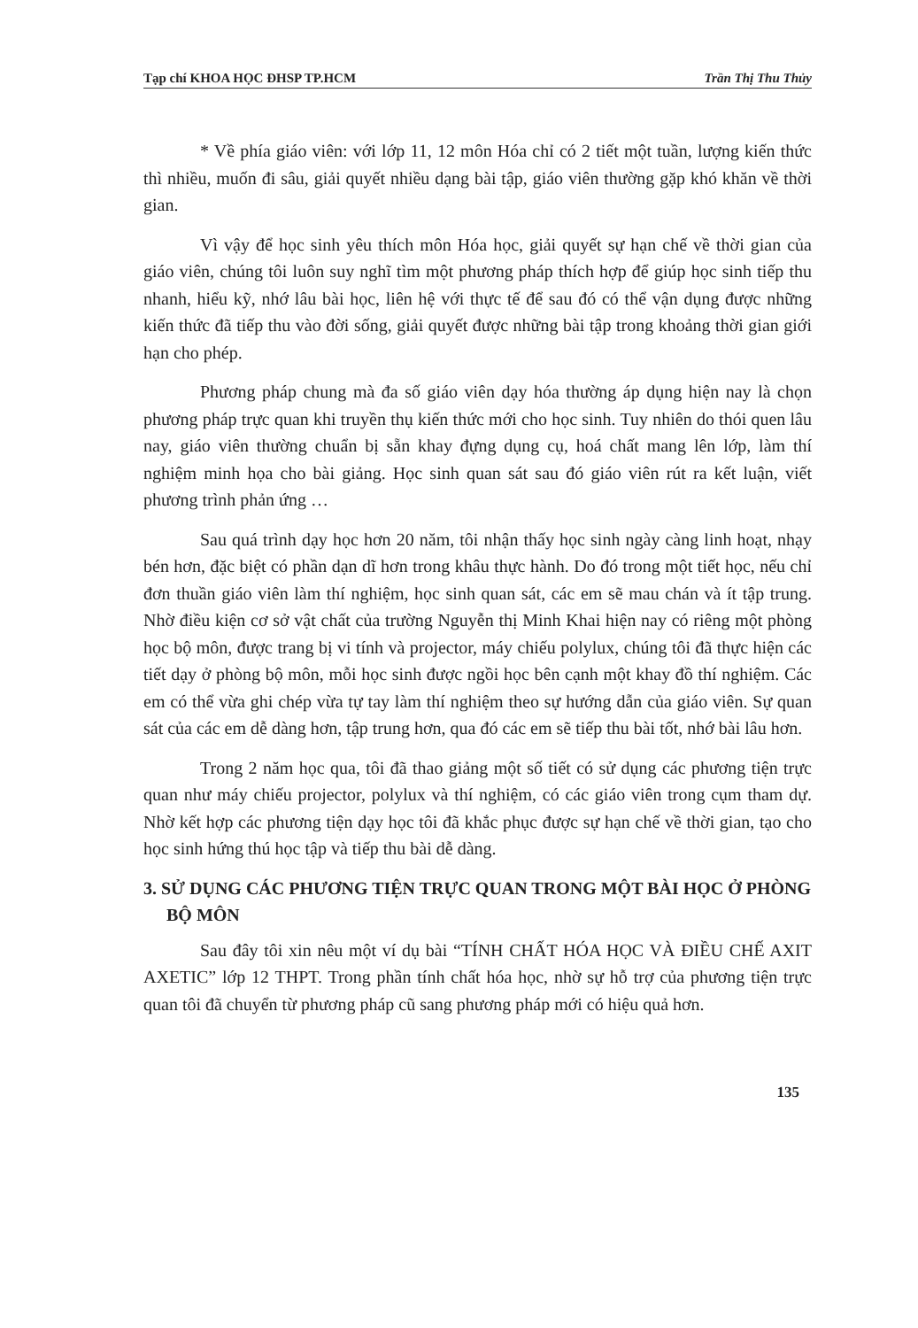Tạp chí KHOA HỌC ĐHSP TP.HCM Trần Thị Thu Thủy
* Về phía giáo viên: với lớp 11, 12 môn Hóa chỉ có 2 tiết một tuần, lượng kiến thức thì nhiều, muốn đi sâu, giải quyết nhiều dạng bài tập, giáo viên thường gặp khó khăn về thời gian.
Vì vậy để học sinh yêu thích môn Hóa học, giải quyết sự hạn chế về thời gian của giáo viên, chúng tôi luôn suy nghĩ tìm một phương pháp thích hợp để giúp học sinh tiếp thu nhanh, hiểu kỹ, nhớ lâu bài học, liên hệ với thực tế để sau đó có thể vận dụng được những kiến thức đã tiếp thu vào đời sống, giải quyết được những bài tập trong khoảng thời gian giới hạn cho phép.
Phương pháp chung mà đa số giáo viên dạy hóa thường áp dụng hiện nay là chọn phương pháp trực quan khi truyền thụ kiến thức mới cho học sinh. Tuy nhiên do thói quen lâu nay, giáo viên thường chuẩn bị sẵn khay đựng dụng cụ, hoá chất mang lên lớp, làm thí nghiệm minh họa cho bài giảng. Học sinh quan sát sau đó giáo viên rút ra kết luận, viết phương trình phản ứng …
Sau quá trình dạy học hơn 20 năm, tôi nhận thấy học sinh ngày càng linh hoạt, nhạy bén hơn, đặc biệt có phần dạn dĩ hơn trong khâu thực hành. Do đó trong một tiết học, nếu chỉ đơn thuần giáo viên làm thí nghiệm, học sinh quan sát, các em sẽ mau chán và ít tập trung. Nhờ điều kiện cơ sở vật chất của trường Nguyễn thị Minh Khai hiện nay có riêng một phòng học bộ môn, được trang bị vi tính và projector, máy chiếu polylux, chúng tôi đã thực hiện các tiết dạy ở phòng bộ môn, mỗi học sinh được ngồi học bên cạnh một khay đồ thí nghiệm. Các em có thể vừa ghi chép vừa tự tay làm thí nghiệm theo sự hướng dẫn của giáo viên. Sự quan sát của các em dễ dàng hơn, tập trung hơn, qua đó các em sẽ tiếp thu bài tốt, nhớ bài lâu hơn.
Trong 2 năm học qua, tôi đã thao giảng một số tiết có sử dụng các phương tiện trực quan như máy chiếu projector, polylux và thí nghiệm, có các giáo viên trong cụm tham dự. Nhờ kết hợp các phương tiện dạy học tôi đã khắc phục được sự hạn chế về thời gian, tạo cho học sinh hứng thú học tập và tiếp thu bài dễ dàng.
3. SỬ DỤNG CÁC PHƯƠNG TIỆN TRỰC QUAN TRONG MỘT BÀI HỌC Ở PHÒNG BỘ MÔN
Sau đây tôi xin nêu một ví dụ bài “TÍNH CHẤT HÓA HỌC VÀ ĐIỀU CHẾ AXIT AXETIC” lớp 12 THPT. Trong phần tính chất hóa học, nhờ sự hỗ trợ của phương tiện trực quan tôi đã chuyển từ phương pháp cũ sang phương pháp mới có hiệu quả hơn.
135